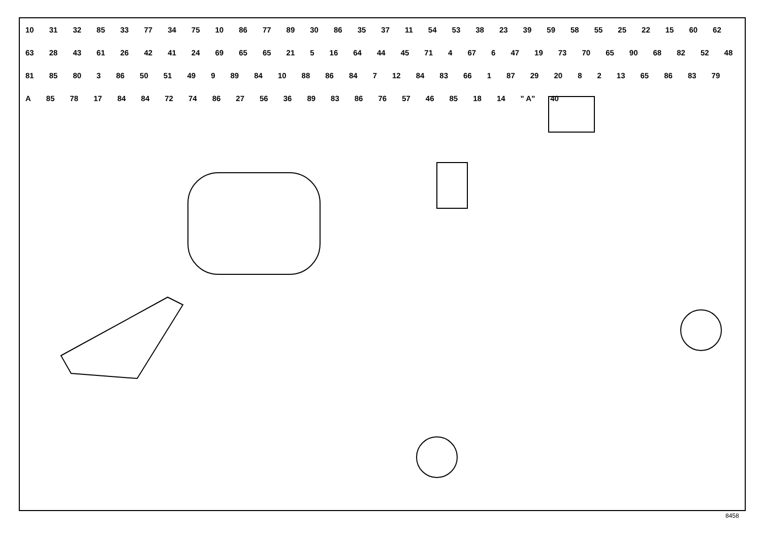10 31 32 85 33 77 34 75 10 86 77 89 30 86 35 37 11 54 53 38 23 39 59 58 55 25 22 15 60 62 63 28 43 61 26 42 41 24 69 65 65 21 5 16 64 44 45 71 4 67 6 47 19 73 70 65 90 68 82 52 48 81 85 80 3 86 50 51 49 9 89 84 10 88 86 84 7 12 84 83 66 1 87 29 20 8 2 13 65 86 83 79 A 85 78 17 84 84 72 74 86 27 56 36 89 83 86 76 57 46 85 18 14 " A" 40
8458